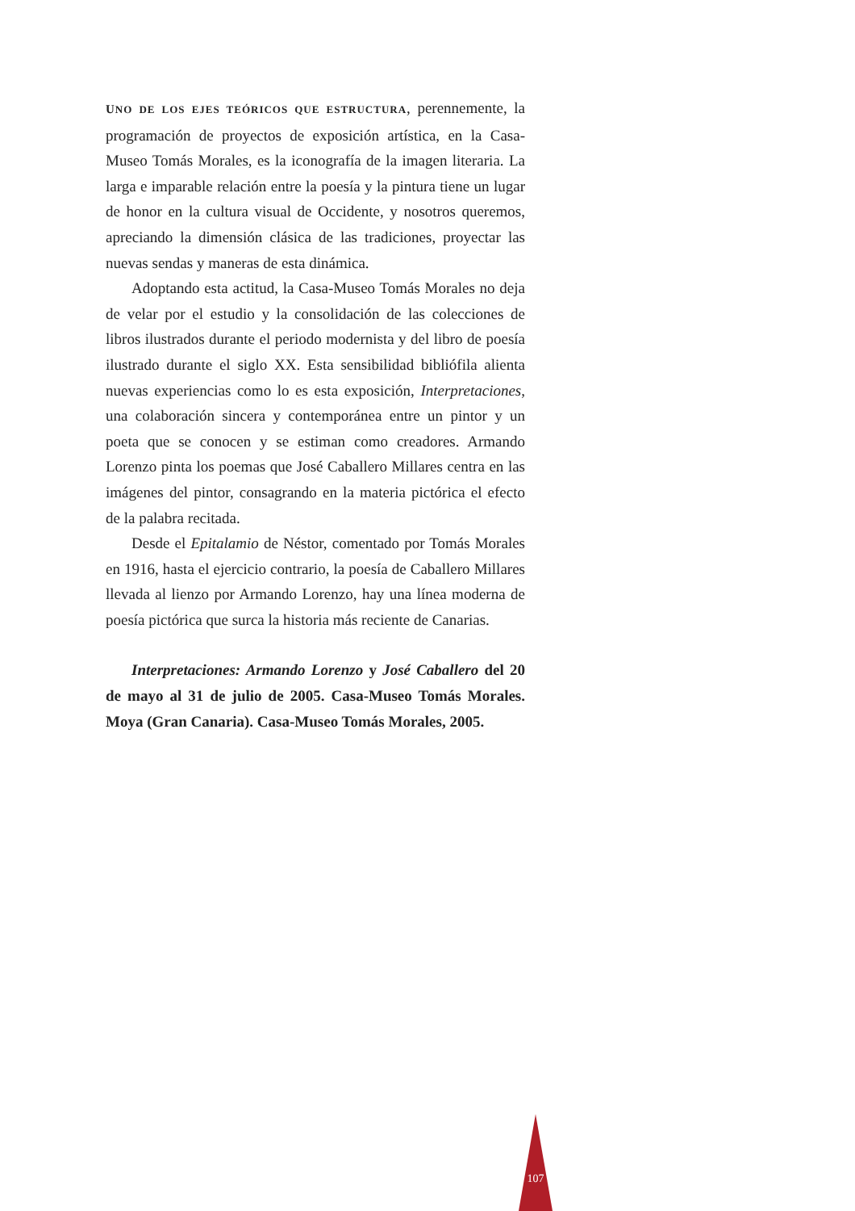UNO DE LOS EJES TEÓRICOS QUE ESTRUCTURA, perennemente, la programación de proyectos de exposición artística, en la Casa-Museo Tomás Morales, es la iconografía de la imagen literaria. La larga e imparable relación entre la poesía y la pintura tiene un lugar de honor en la cultura visual de Occidente, y nosotros queremos, apreciando la dimensión clásica de las tradiciones, proyectar las nuevas sendas y maneras de esta dinámica.
Adoptando esta actitud, la Casa-Museo Tomás Morales no deja de velar por el estudio y la consolidación de las colecciones de libros ilustrados durante el periodo modernista y del libro de poesía ilustrado durante el siglo XX. Esta sensibilidad bibliófila alienta nuevas experiencias como lo es esta exposición, Interpretaciones, una colaboración sincera y contemporánea entre un pintor y un poeta que se conocen y se estiman como creadores. Armando Lorenzo pinta los poemas que José Caballero Millares centra en las imágenes del pintor, consagrando en la materia pictórica el efecto de la palabra recitada.
Desde el Epitalamio de Néstor, comentado por Tomás Morales en 1916, hasta el ejercicio contrario, la poesía de Caballero Millares llevada al lienzo por Armando Lorenzo, hay una línea moderna de poesía pictórica que surca la historia más reciente de Canarias.
Interpretaciones: Armando Lorenzo y José Caballero del 20 de mayo al 31 de julio de 2005. Casa-Museo Tomás Morales. Moya (Gran Canaria). Casa-Museo Tomás Morales, 2005.
107